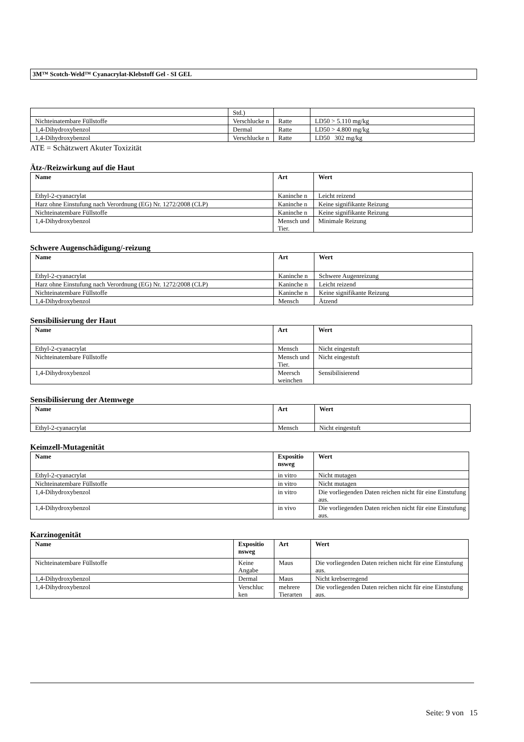3M™ Scotch-Weld™ Cyanacrylat-Klebstoff Gel - SI GEL
| | Std.) | | |
| Nichteinatembare Füllstoffe | Verschlucke n | Ratte | LD50 > 5.110 mg/kg |
| 1,4-Dihydroxybenzol | Dermal | Ratte | LD50 > 4.800 mg/kg |
| 1,4-Dihydroxybenzol | Verschlucke n | Ratte | LD50 302 mg/kg |
ATE = Schätzwert Akuter Toxizität
Ätz-/Reizwirkung auf die Haut
| Name | Art | Wert |
| --- | --- | --- |
| Ethyl-2-cyanacrylat | Kaninche n | Leicht reizend |
| Harz ohne Einstufung nach Verordnung (EG) Nr. 1272/2008 (CLP) | Kaninche n | Keine signifikante Reizung |
| Nichteinatembare Füllstoffe | Kaninche n | Keine signifikante Reizung |
| 1,4-Dihydroxybenzol | Mensch und Tier. | Minimale Reizung |
Schwere Augenschädigung/-reizung
| Name | Art | Wert |
| --- | --- | --- |
| Ethyl-2-cyanacrylat | Kaninche n | Schwere Augenreizung |
| Harz ohne Einstufung nach Verordnung (EG) Nr. 1272/2008 (CLP) | Kaninche n | Leicht reizend |
| Nichteinatembare Füllstoffe | Kaninche n | Keine signifikante Reizung |
| 1,4-Dihydroxybenzol | Mensch | Ätzend |
Sensibilisierung der Haut
| Name | Art | Wert |
| --- | --- | --- |
| Ethyl-2-cyanacrylat | Mensch | Nicht eingestuft |
| Nichteinatembare Füllstoffe | Mensch und Tier. | Nicht eingestuft |
| 1,4-Dihydroxybenzol | Meersch weinchen | Sensibilisierend |
Sensibilisierung der Atemwege
| Name | Art | Wert |
| --- | --- | --- |
| Ethyl-2-cyanacrylat | Mensch | Nicht eingestuft |
Keimzell-Mutagenität
| Name | Expositio nsweg | Wert |
| --- | --- | --- |
| Ethyl-2-cyanacrylat | in vitro | Nicht mutagen |
| Nichteinatembare Füllstoffe | in vitro | Nicht mutagen |
| 1,4-Dihydroxybenzol | in vitro | Die vorliegenden Daten reichen nicht für eine Einstufung aus. |
| 1,4-Dihydroxybenzol | in vivo | Die vorliegenden Daten reichen nicht für eine Einstufung aus. |
Karzinogenität
| Name | Expositio nsweg | Art | Wert |
| --- | --- | --- | --- |
| Nichteinatembare Füllstoffe | Keine Angabe | Maus | Die vorliegenden Daten reichen nicht für eine Einstufung aus. |
| 1,4-Dihydroxybenzol | Dermal | Maus | Nicht krebserregend |
| 1,4-Dihydroxybenzol | Verschluc ken | mehrere Tierarten | Die vorliegenden Daten reichen nicht für eine Einstufung aus. |
Seite: 9 von 15